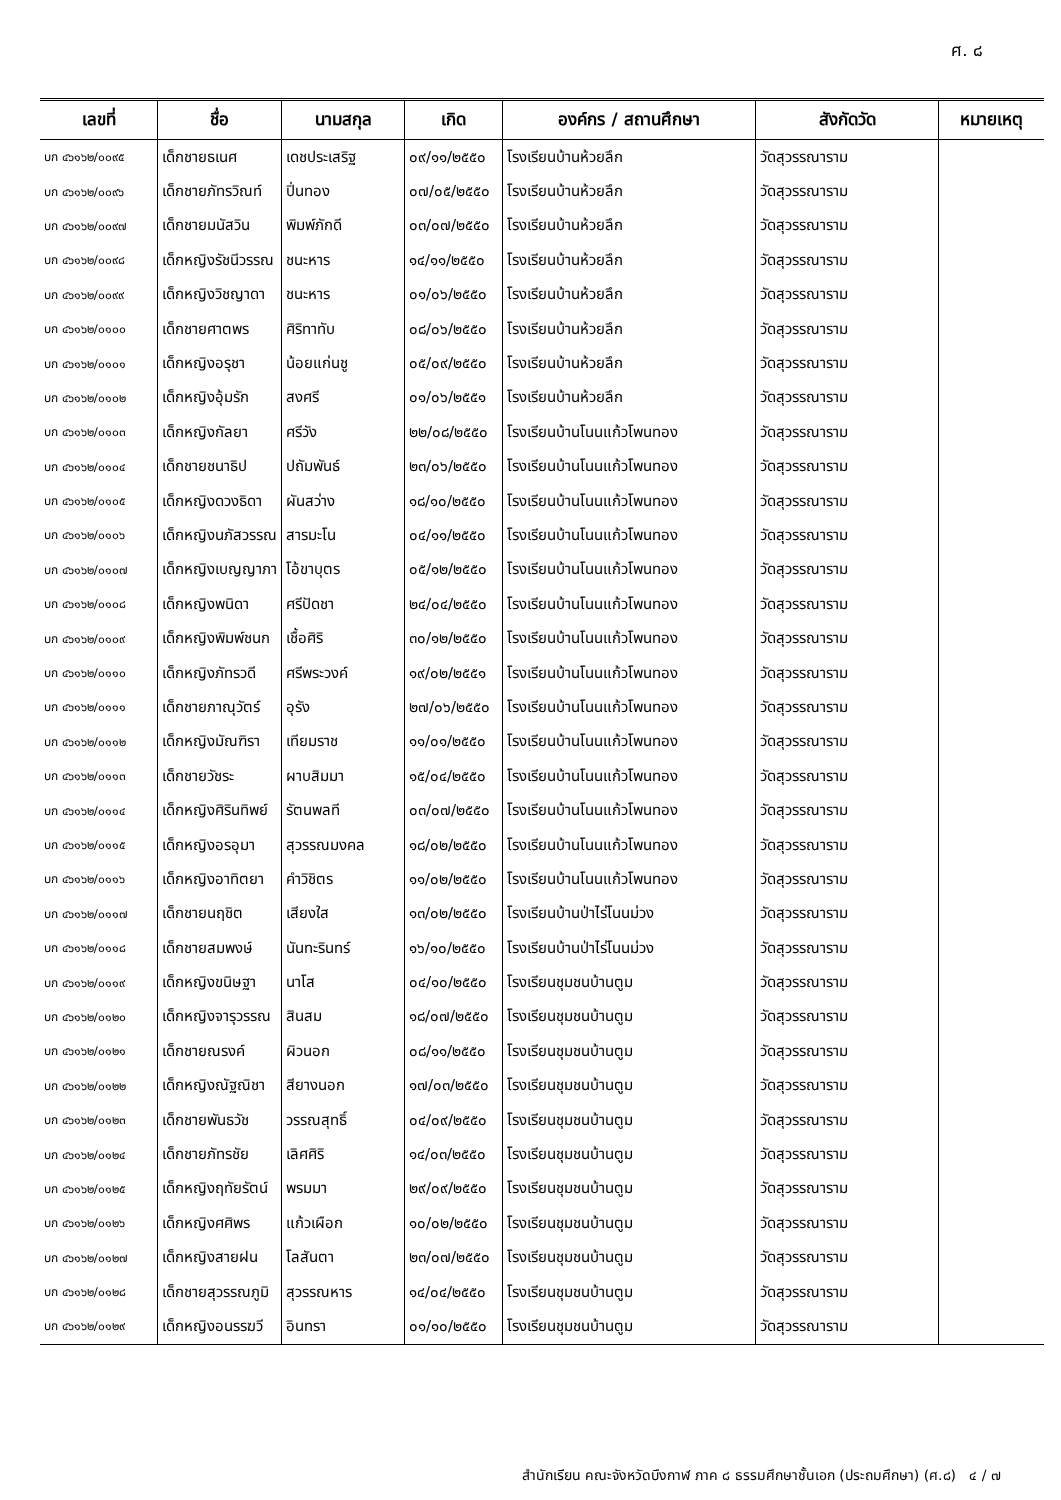ศ. ๘
| เลขที่ | ชื่อ | นามสกุล | เกิด | องค์กร / สถานศึกษา | สังกัดวัด | หมายเหตุ |
| --- | --- | --- | --- | --- | --- | --- |
| บก ๔๖๑๖๒/๐๐๙๕ | เด็กชายธเนศ | เดชประเสริฐ | ๐๙/๑๑/๒๕๕๐ | โรงเรียนบ้านห้วยลึก | วัดสุวรรณาราม | |
| บก ๔๖๑๖๒/๐๐๙๖ | เด็กชายภัทรวิณท์ | ปิ่นทอง | ๐๗/๐๕/๒๕๕๐ | โรงเรียนบ้านห้วยลึก | วัดสุวรรณาราม | |
| บก ๔๖๑๖๒/๐๐๙๗ | เด็กชายมนัสวิน | พิมพ์ภักดี | ๐๓/๐๗/๒๕๕๐ | โรงเรียนบ้านห้วยลึก | วัดสุวรรณาราม | |
| บก ๔๖๑๖๒/๐๐๙๘ | เด็กหญิงรัชนีวรรณ | ชนะหาร | ๑๔/๑๑/๒๕๕๐ | โรงเรียนบ้านห้วยลึก | วัดสุวรรณาราม | |
| บก ๔๖๑๖๒/๐๐๙๙ | เด็กหญิงวิชญาดา | ชนะหาร | ๐๑/๐๖/๒๕๕๐ | โรงเรียนบ้านห้วยลึก | วัดสุวรรณาราม | |
| บก ๔๖๑๖๒/๐๑๐๐ | เด็กชายศาตพร | ศิริทาทับ | ๐๘/๐๖/๒๕๕๐ | โรงเรียนบ้านห้วยลึก | วัดสุวรรณาราม | |
| บก ๔๖๑๖๒/๐๑๐๑ | เด็กหญิงอรุชา | น้อยแก่นชู | ๐๕/๐๙/๒๕๕๐ | โรงเรียนบ้านห้วยลึก | วัดสุวรรณาราม | |
| บก ๔๖๑๖๒/๐๑๐๒ | เด็กหญิงอุ้มรัก | สงศรี | ๐๑/๐๖/๒๕๕๑ | โรงเรียนบ้านห้วยลึก | วัดสุวรรณาราม | |
| บก ๔๖๑๖๒/๐๑๐๓ | เด็กหญิงกัลยา | ศรีวัง | ๒๒/๐๘/๒๕๕๐ | โรงเรียนบ้านโนนแก้วโพนทอง | วัดสุวรรณาราม | |
| บก ๔๖๑๖๒/๐๑๐๔ | เด็กชายชนาธิป | ปถัมพันธ์ | ๒๓/๐๖/๒๕๕๐ | โรงเรียนบ้านโนนแก้วโพนทอง | วัดสุวรรณาราม | |
| บก ๔๖๑๖๒/๐๑๐๕ | เด็กหญิงดวงธิดา | ผันสว่าง | ๑๘/๑๐/๒๕๕๐ | โรงเรียนบ้านโนนแก้วโพนทอง | วัดสุวรรณาราม | |
| บก ๔๖๑๖๒/๐๑๐๖ | เด็กหญิงนภัสวรรณ | สารมะโน | ๐๔/๑๑/๒๕๕๐ | โรงเรียนบ้านโนนแก้วโพนทอง | วัดสุวรรณาราม | |
| บก ๔๖๑๖๒/๐๑๐๗ | เด็กหญิงเบญญาภา | โอ้ขาบุตร | ๐๕/๑๒/๒๕๕๐ | โรงเรียนบ้านโนนแก้วโพนทอง | วัดสุวรรณาราม | |
| บก ๔๖๑๖๒/๐๑๐๘ | เด็กหญิงพนิดา | ศรีปัดชา | ๒๔/๐๔/๒๕๕๐ | โรงเรียนบ้านโนนแก้วโพนทอง | วัดสุวรรณาราม | |
| บก ๔๖๑๖๒/๐๑๐๙ | เด็กหญิงพิมพ์ชนก | เชื้อศิริ | ๓๐/๑๒/๒๕๕๐ | โรงเรียนบ้านโนนแก้วโพนทอง | วัดสุวรรณาราม | |
| บก ๔๖๑๖๒/๐๑๑๐ | เด็กหญิงภัทรวดี | ศรีพระวงค์ | ๑๙/๐๒/๒๕๕๑ | โรงเรียนบ้านโนนแก้วโพนทอง | วัดสุวรรณาราม | |
| บก ๔๖๑๖๒/๐๑๑๑ | เด็กชายภาณุวัตร์ | อุรัง | ๒๗/๐๖/๒๕๕๐ | โรงเรียนบ้านโนนแก้วโพนทอง | วัดสุวรรณาราม | |
| บก ๔๖๑๖๒/๐๑๑๒ | เด็กหญิงมัณฑิรา | เทียมราช | ๑๑/๐๑/๒๕๕๐ | โรงเรียนบ้านโนนแก้วโพนทอง | วัดสุวรรณาราม | |
| บก ๔๖๑๖๒/๐๑๑๓ | เด็กชายวัชระ | ผาบสิมมา | ๑๕/๐๔/๒๕๕๐ | โรงเรียนบ้านโนนแก้วโพนทอง | วัดสุวรรณาราม | |
| บก ๔๖๑๖๒/๐๑๑๔ | เด็กหญิงศิรินทิพย์ | รัตนพลที | ๐๓/๐๗/๒๕๕๐ | โรงเรียนบ้านโนนแก้วโพนทอง | วัดสุวรรณาราม | |
| บก ๔๖๑๖๒/๐๑๑๕ | เด็กหญิงอรอุมา | สุวรรณมงคล | ๑๘/๐๒/๒๕๕๐ | โรงเรียนบ้านโนนแก้วโพนทอง | วัดสุวรรณาราม | |
| บก ๔๖๑๖๒/๐๑๑๖ | เด็กหญิงอาทิตยา | คำวิชิตร | ๑๑/๐๒/๒๕๕๐ | โรงเรียนบ้านโนนแก้วโพนทอง | วัดสุวรรณาราม | |
| บก ๔๖๑๖๒/๐๑๑๗ | เด็กชายนฤชิต | เสียงใส | ๑๓/๐๒/๒๕๕๐ | โรงเรียนบ้านป่าไร่โนนม่วง | วัดสุวรรณาราม | |
| บก ๔๖๑๖๒/๐๑๑๘ | เด็กชายสมพงษ์ | นันทะรินทร์ | ๑๖/๑๐/๒๕๕๐ | โรงเรียนบ้านป่าไร่โนนม่วง | วัดสุวรรณาราม | |
| บก ๔๖๑๖๒/๐๑๑๙ | เด็กหญิงขนิษฐา | นาโส | ๐๔/๑๐/๒๕๕๐ | โรงเรียนชุมชนบ้านตูม | วัดสุวรรณาราม | |
| บก ๔๖๑๖๒/๐๑๒๐ | เด็กหญิงจารุวรรณ | สินสม | ๑๘/๐๗/๒๕๕๐ | โรงเรียนชุมชนบ้านตูม | วัดสุวรรณาราม | |
| บก ๔๖๑๖๒/๐๑๒๑ | เด็กชายณรงค์ | ผิวนอก | ๐๘/๑๑/๒๕๕๐ | โรงเรียนชุมชนบ้านตูม | วัดสุวรรณาราม | |
| บก ๔๖๑๖๒/๐๑๒๒ | เด็กหญิงณัฐณิชา | สียางนอก | ๑๗/๐๓/๒๕๕๐ | โรงเรียนชุมชนบ้านตูม | วัดสุวรรณาราม | |
| บก ๔๖๑๖๒/๐๑๒๓ | เด็กชายพันธวัช | วรรณสุทธิ์ | ๐๔/๐๙/๒๕๕๐ | โรงเรียนชุมชนบ้านตูม | วัดสุวรรณาราม | |
| บก ๔๖๑๖๒/๐๑๒๔ | เด็กชายภัทรชัย | เลิศศิริ | ๑๔/๐๓/๒๕๕๐ | โรงเรียนชุมชนบ้านตูม | วัดสุวรรณาราม | |
| บก ๔๖๑๖๒/๐๑๒๕ | เด็กหญิงฤทัยรัตน์ | พรมมา | ๒๙/๐๙/๒๕๕๐ | โรงเรียนชุมชนบ้านตูม | วัดสุวรรณาราม | |
| บก ๔๖๑๖๒/๐๑๒๖ | เด็กหญิงศศิพร | แก้วเผือก | ๑๐/๐๒/๒๕๕๐ | โรงเรียนชุมชนบ้านตูม | วัดสุวรรณาราม | |
| บก ๔๖๑๖๒/๐๑๒๗ | เด็กหญิงสายฝน | โลสันตา | ๒๓/๐๗/๒๕๕๐ | โรงเรียนชุมชนบ้านตูม | วัดสุวรรณาราม | |
| บก ๔๖๑๖๒/๐๑๒๘ | เด็กชายสุวรรณภูมิ | สุวรรณหาร | ๑๔/๐๔/๒๕๕๐ | โรงเรียนชุมชนบ้านตูม | วัดสุวรรณาราม | |
| บก ๔๖๑๖๒/๐๑๒๙ | เด็กหญิงอนรรฆวี | อินทรา | ๐๑/๑๐/๒๕๕๐ | โรงเรียนชุมชนบ้านตูม | วัดสุวรรณาราม | |
สำนักเรียน คณะจังหวัดบึงกาฬ ภาค ๘ ธรรมศึกษาชั้นเอก (ประถมศึกษา) (ศ.๘) ๔ / ๗